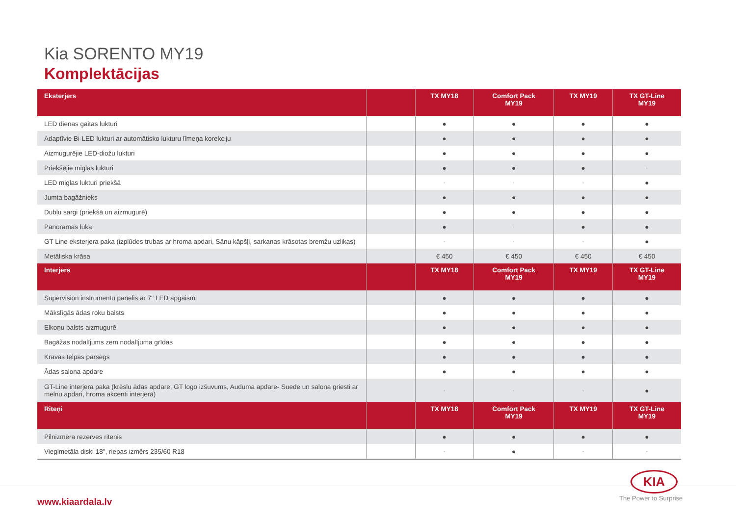Kia SORENTO MY19
Komplektācijas
| Eksterjers | | TX MY18 | Comfort Pack MY19 | TX MY19 | TX GT-Line MY19 |
| --- | --- | --- | --- | --- | --- |
| LED dienas gaitas lukturi | | ● | ● | ● | ● |
| Adaptīvie Bi-LED lukturi ar automātisko lukturu līmeņa korekciju | | ● | ● | ● | ● |
| Aizmugurējie LED-diožu lukturi | | ● | ● | ● | ● |
| Priekšējie miglas lukturi | | ● | ● | ● | - |
| LED miglas lukturi priekšā | | - | - | - | ● |
| Jumta bagāžnieks | | ● | ● | ● | ● |
| Dubļu sargi (priekšā un aizmugurē) | | ● | ● | ● | ● |
| Panorāmas lūka | | ● | - | ● | ● |
| GT Line eksterjera paka (izplūdes trubas ar hroma apdari, Sānu kāpšļi, sarkanas krāsotas bremžu uzlikas) | | - | - | - | ● |
| Metāliska krāsa | | € 450 | € 450 | € 450 | € 450 |
| Interjers | | TX MY18 | Comfort Pack MY19 | TX MY19 | TX GT-Line MY19 |
| Supervision instrumentu panelis ar 7" LED apgaismi | | ● | ● | ● | ● |
| Mākslīgās ādas roku balsts | | ● | ● | ● | ● |
| Elkoņu balsts aizmugurē | | ● | ● | ● | ● |
| Bagāžas nodalījums zem nodalījuma grīdas | | ● | ● | ● | ● |
| Kravas telpas pārsegs | | ● | ● | ● | ● |
| Ādas salona apdare | | ● | ● | ● | ● |
| GT-Line interjera paka (krēslu ādas apdare, GT logo izšuvums, Auduma apdare- Suede un salona griesti ar melnu apdari, hroma akcenti interjerā) | | - | - | - | ● |
| Riteņi | | TX MY18 | Comfort Pack MY19 | TX MY19 | TX GT-Line MY19 |
| Pilnizmēra rezerves ritenis | | ● | ● | ● | ● |
| Vieglmetāla diski 18", riepas izmērs 235/60 R18 | | - | ● | - | - |
KIA
The Power to Surprise
www.kiaardala.lv